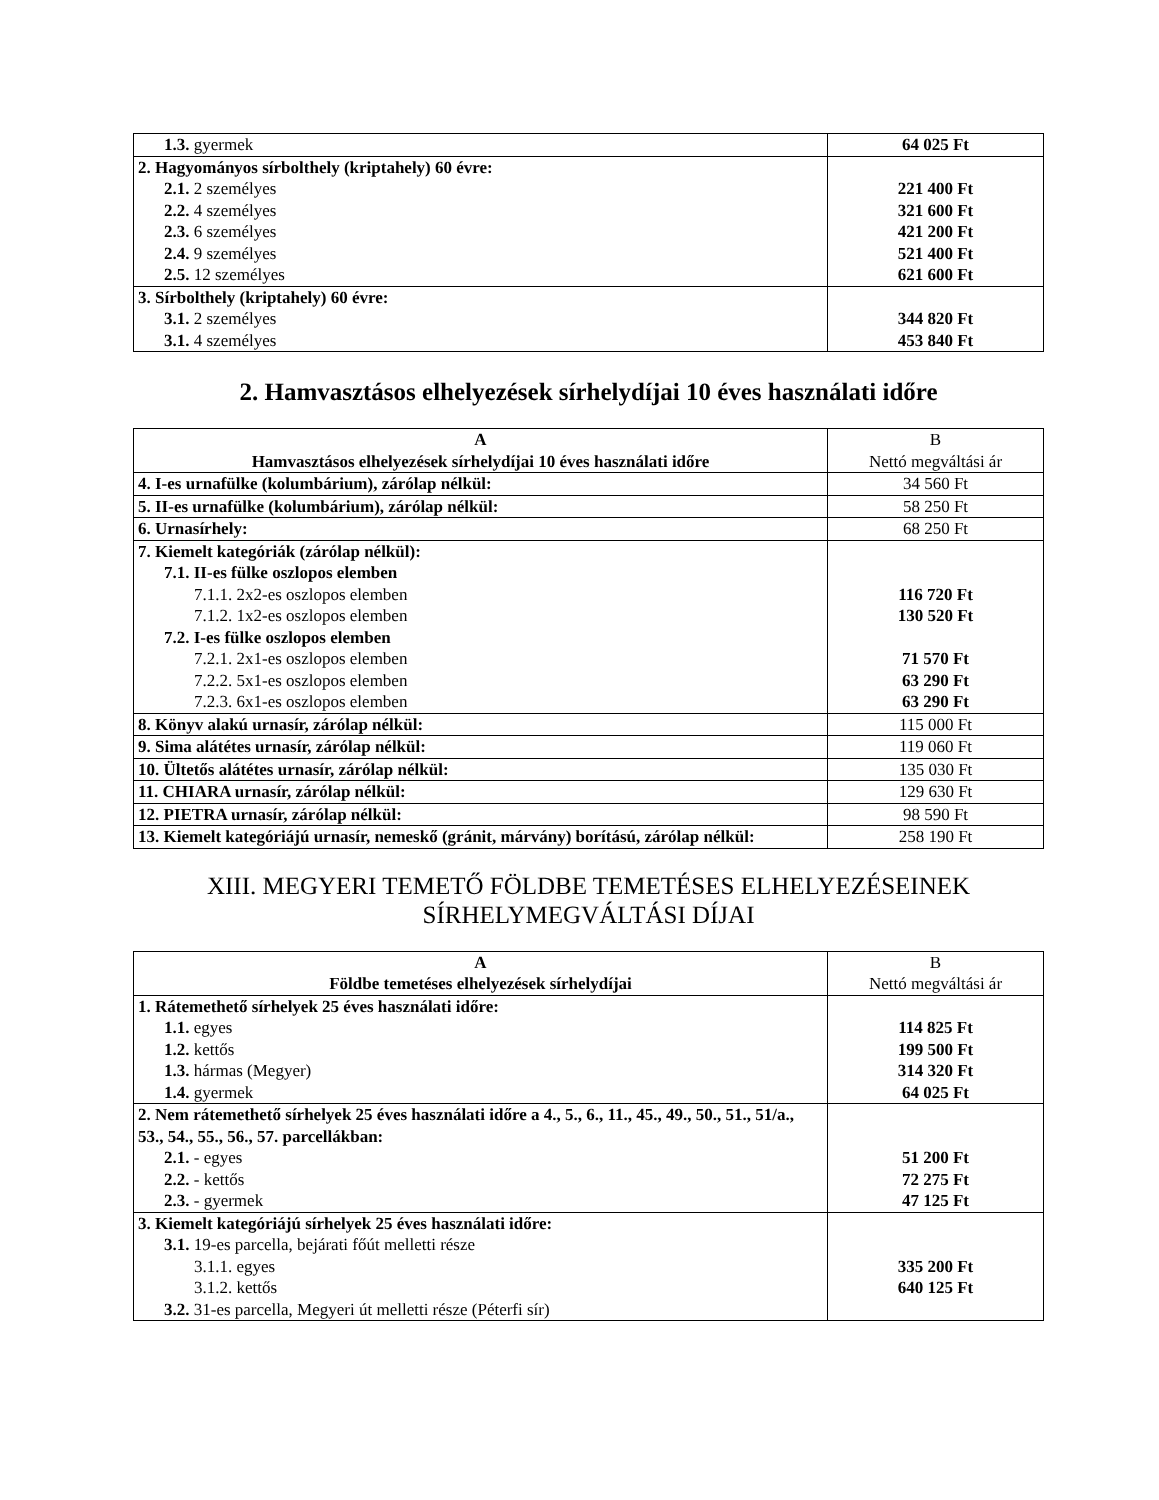| 1.3. gyermek | 64 025 Ft |
| 2. Hagyományos sírbolthely (kriptahely) 60 évre: 2.1. 2 személyes 2.2. 4 személyes 2.3. 6 személyes 2.4. 9 személyes 2.5. 12 személyes | 221 400 Ft 321 600 Ft 421 200 Ft 521 400 Ft 621 600 Ft |
| 3. Sírbolthely (kriptahely) 60 évre: 3.1. 2 személyes 3.1. 4 személyes | 344 820 Ft 453 840 Ft |
2. Hamvasztásos elhelyezések sírhelydíjai 10 éves használati időre
| A Hamvasztásos elhelyezések sírhelydíjai 10 éves használati időre | B Nettó megváltási ár |
| --- | --- |
| 4. I-es urnafülke (kolumbárium), zárólap nélkül: | 34 560 Ft |
| 5. II-es urnafülke (kolumbárium), zárólap nélkül: | 58 250 Ft |
| 6. Urnasírhely: | 68 250 Ft |
| 7. Kiemelt kategóriák (zárólap nélkül): 7.1. II-es fülke oszlopos elemben 7.1.1. 2x2-es oszlopos elemben 7.1.2. 1x2-es oszlopos elemben 7.2. I-es fülke oszlopos elemben 7.2.1. 2x1-es oszlopos elemben 7.2.2. 5x1-es oszlopos elemben 7.2.3. 6x1-es oszlopos elemben | 116 720 Ft 130 520 Ft 71 570 Ft 63 290 Ft 63 290 Ft |
| 8. Könyv alakú urnasír, zárólap nélkül: | 115 000 Ft |
| 9. Sima alátétes urnasír, zárólap nélkül: | 119 060 Ft |
| 10. Ültetős alátétes urnasír, zárólap nélkül: | 135 030 Ft |
| 11. CHIARA urnasír, zárólap nélkül: | 129 630 Ft |
| 12. PIETRA urnasír, zárólap nélkül: | 98 590 Ft |
| 13. Kiemelt kategóriájú urnasír, nemeskő (gránit, márvány) borítású, zárólap nélkül: | 258 190 Ft |
XIII. MEGYERI TEMETŐ FÖLDBE TEMETÉSES ELHELYEZÉSEINEK
SÍRHELYMEGVÁLTÁSI DÍJAI
| A Földbe temetéses elhelyezések sírhelydíjai | B Nettó megváltási ár |
| --- | --- |
| 1. Rátemethető sírhelyek 25 éves használati időre: 1.1. egyes 1.2. kettős 1.3. hármas (Megyer) 1.4. gyermek | 114 825 Ft 199 500 Ft 314 320 Ft 64 025 Ft |
| 2. Nem rátemethető sírhelyek 25 éves használati időre a 4., 5., 6., 11., 45., 49., 50., 51., 51/a., 53., 54., 55., 56., 57. parcellákban: 2.1. - egyes 2.2. - kettős 2.3. - gyermek | 51 200 Ft 72 275 Ft 47 125 Ft |
| 3. Kiemelt kategóriájú sírhelyek 25 éves használati időre: 3.1. 19-es parcella, bejárati főút melletti része 3.1.1. egyes 3.1.2. kettős 3.2. 31-es parcella, Megyeri út melletti része (Péterfi sír) | 335 200 Ft 640 125 Ft |